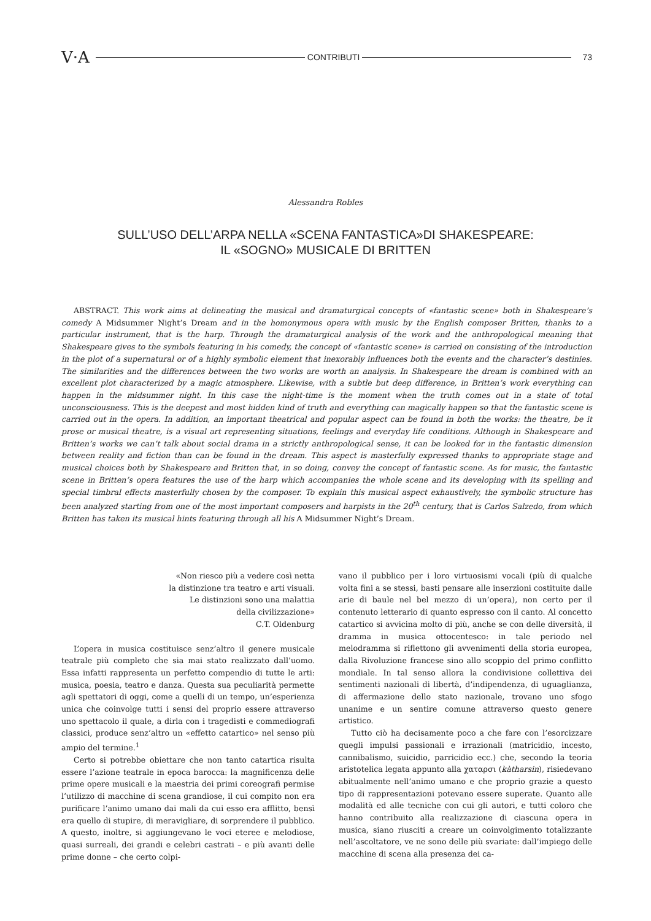V·A CONTRIBUTI 73
Alessandra Robles
SULL’USO DELL’ARPA NELLA «SCENA FANTASTICA»DI SHAKESPEARE:
IL «SOGNO» MUSICALE DI BRITTEN
ABSTRACT. This work aims at delineating the musical and dramaturgical concepts of «fantastic scene» both in Shakespeare’s comedy A Midsummer Night’s Dream and in the homonymous opera with music by the English composer Britten, thanks to a particular instrument, that is the harp. Through the dramaturgical analysis of the work and the anthropological meaning that Shakespeare gives to the symbols featuring in his comedy, the concept of «fantastic scene» is carried on consisting of the introduction in the plot of a supernatural or of a highly symbolic element that inexorably influences both the events and the character’s destinies. The similarities and the differences between the two works are worth an analysis. In Shakespeare the dream is combined with an excellent plot characterized by a magic atmosphere. Likewise, with a subtle but deep difference, in Britten’s work everything can happen in the midsummer night. In this case the night-time is the moment when the truth comes out in a state of total unconsciousness. This is the deepest and most hidden kind of truth and everything can magically happen so that the fantastic scene is carried out in the opera. In addition, an important theatrical and popular aspect can be found in both the works: the theatre, be it prose or musical theatre, is a visual art representing situations, feelings and everyday life conditions. Although in Shakespeare and Britten’s works we can’t talk about social drama in a strictly anthropological sense, it can be looked for in the fantastic dimension between reality and fiction than can be found in the dream. This aspect is masterfully expressed thanks to appropriate stage and musical choices both by Shakespeare and Britten that, in so doing, convey the concept of fantastic scene. As for music, the fantastic scene in Britten’s opera features the use of the harp which accompanies the whole scene and its developing with its spelling and special timbral effects masterfully chosen by the composer. To explain this musical aspect exhaustively, the symbolic structure has been analyzed starting from one of the most important composers and harpists in the 20<sup>th</sup> century, that is Carlos Salzedo, from which Britten has taken its musical hints featuring through all his A Midsummer Night’s Dream.
«Non riesco più a vedere così netta
la distinzione tra teatro e arti visuali.
Le distinzioni sono una malattia
della civilizzazione»
C.T. Oldenburg
L’opera in musica costituisce senz’altro il genere musicale teatrale più completo che sia mai stato realizzato dall’uomo. Essa infatti rappresenta un perfetto compendio di tutte le arti: musica, poesia, teatro e danza. Questa sua peculiarità permette agli spettatori di oggi, come a quelli di un tempo, un’esperienza unica che coinvolge tutti i sensi del proprio essere attraverso uno spettacolo il quale, a dirla con i tragedisti e commediografi classici, produce senz’altro un «effetto catartico» nel senso più ampio del termine.<sup>1</sup>
Certo si potrebbe obiettare che non tanto catartica risulta essere l’azione teatrale in epoca barocca: la magnificenza delle prime opere musicali e la maestria dei primi coreografi permise l’utilizzo di macchine di scena grandiose, il cui compito non era purificare l’animo umano dai mali da cui esso era afflitto, bensì era quello di stupire, di meravigliare, di sorprendere il pubblico. A questo, inoltre, si aggiungevano le voci eteree e melodiose, quasi surreali, dei grandi e celebri castrati – e più avanti delle prime donne – che certo colpi-
vano il pubblico per i loro virtuosismi vocali (più di qualche volta fini a se stessi, basti pensare alle inserzioni costituite dalle arie di baule nel bel mezzo di un’opera), non certo per il contenuto letterario di quanto espresso con il canto. Al concetto catartico si avvicina molto di più, anche se con delle diversità, il dramma in musica ottocentesco: in tale periodo nel melodramma si riflettono gli avvenimenti della storia europea, dalla Rivoluzione francese sino allo scoppio del primo conflitto mondiale. In tal senso allora la condivisione collettiva dei sentimenti nazionali di libertà, d’indipendenza, di uguaglianza, di affermazione dello stato nazionale, trovano uno sfogo unanime e un sentire comune attraverso questo genere artistico.
Tutto ciò ha decisamente poco a che fare con l’esorcizzare quegli impulsi passionali e irrazionali (matricidio, incesto, cannibalismo, suicidio, parricidio ecc.) che, secondo la teoria aristotelica legata appunto alla χαταρσι (kàtharsin), risiedevano abitualmente nell’animo umano e che proprio grazie a questo tipo di rappresentazioni potevano essere superate. Quanto alle modalità ed alle tecniche con cui gli autori, e tutti coloro che hanno contribuito alla realizzazione di ciascuna opera in musica, siano riusciti a creare un coinvolgimento totalizzante nell’ascoltatore, ve ne sono delle più svariate: dall’impiego delle macchine di scena alla presenza dei ca-